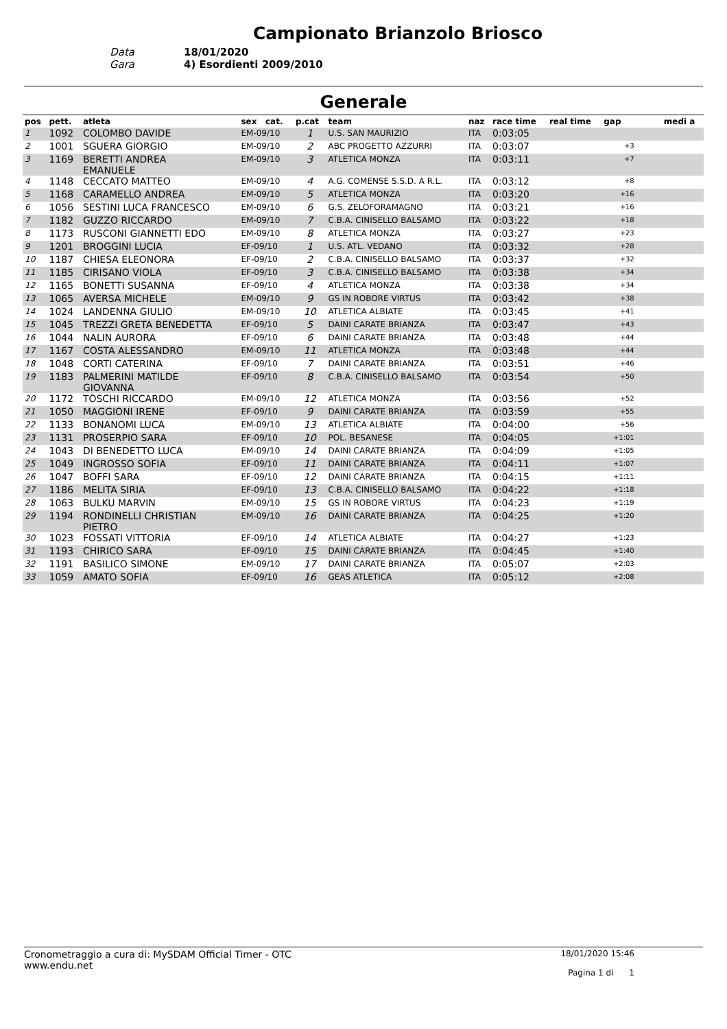Campionato Brianzolo Briosco
Data
18/01/2020
Gara
4) Esordienti 2009/2010
Generale
| pos | pett. | atleta | sex cat. | p.cat | team | naz | race time | real time | gap | medi a |
| --- | --- | --- | --- | --- | --- | --- | --- | --- | --- | --- |
| 1 | 1092 | COLOMBO DAVIDE | EM-09/10 | 1 | U.S. SAN MAURIZIO | ITA | 0:03:05 | | | |
| 2 | 1001 | SGUERA GIORGIO | EM-09/10 | 2 | ABC PROGETTO AZZURRI | ITA | 0:03:07 | | +3 | |
| 3 | 1169 | BERETTI ANDREA EMANUELE | EM-09/10 | 3 | ATLETICA MONZA | ITA | 0:03:11 | | +7 | |
| 4 | 1148 | CECCATO MATTEO | EM-09/10 | 4 | A.G. COMENSE S.S.D. A R.L. | ITA | 0:03:12 | | +8 | |
| 5 | 1168 | CARAMELLO ANDREA | EM-09/10 | 5 | ATLETICA MONZA | ITA | 0:03:20 | | +16 | |
| 6 | 1056 | SESTINI LUCA FRANCESCO | EM-09/10 | 6 | G.S. ZELOFORAMAGNO | ITA | 0:03:21 | | +16 | |
| 7 | 1182 | GUZZO RICCARDO | EM-09/10 | 7 | C.B.A. CINISELLO BALSAMO | ITA | 0:03:22 | | +18 | |
| 8 | 1173 | RUSCONI GIANNETTI EDO | EM-09/10 | 8 | ATLETICA MONZA | ITA | 0:03:27 | | +23 | |
| 9 | 1201 | BROGGINI LUCIA | EF-09/10 | 1 | U.S. ATL. VEDANO | ITA | 0:03:32 | | +28 | |
| 10 | 1187 | CHIESA ELEONORA | EF-09/10 | 2 | C.B.A. CINISELLO BALSAMO | ITA | 0:03:37 | | +32 | |
| 11 | 1185 | CIRISANO VIOLA | EF-09/10 | 3 | C.B.A. CINISELLO BALSAMO | ITA | 0:03:38 | | +34 | |
| 12 | 1165 | BONETTI SUSANNA | EF-09/10 | 4 | ATLETICA MONZA | ITA | 0:03:38 | | +34 | |
| 13 | 1065 | AVERSA MICHELE | EM-09/10 | 9 | GS IN ROBORE VIRTUS | ITA | 0:03:42 | | +38 | |
| 14 | 1024 | LANDENNA GIULIO | EM-09/10 | 10 | ATLETICA ALBIATE | ITA | 0:03:45 | | +41 | |
| 15 | 1045 | TREZZI GRETA BENEDETTA | EF-09/10 | 5 | DAINI CARATE BRIANZA | ITA | 0:03:47 | | +43 | |
| 16 | 1044 | NALIN AURORA | EF-09/10 | 6 | DAINI CARATE BRIANZA | ITA | 0:03:48 | | +44 | |
| 17 | 1167 | COSTA ALESSANDRO | EM-09/10 | 11 | ATLETICA MONZA | ITA | 0:03:48 | | +44 | |
| 18 | 1048 | CORTI CATERINA | EF-09/10 | 7 | DAINI CARATE BRIANZA | ITA | 0:03:51 | | +46 | |
| 19 | 1183 | PALMERINI MATILDE GIOVANNA | EF-09/10 | 8 | C.B.A. CINISELLO BALSAMO | ITA | 0:03:54 | | +50 | |
| 20 | 1172 | TOSCHI RICCARDO | EM-09/10 | 12 | ATLETICA MONZA | ITA | 0:03:56 | | +52 | |
| 21 | 1050 | MAGGIONI IRENE | EF-09/10 | 9 | DAINI CARATE BRIANZA | ITA | 0:03:59 | | +55 | |
| 22 | 1133 | BONANOMI LUCA | EM-09/10 | 13 | ATLETICA ALBIATE | ITA | 0:04:00 | | +56 | |
| 23 | 1131 | PROSERPIO SARA | EF-09/10 | 10 | POL. BESANESE | ITA | 0:04:05 | | +1:01 | |
| 24 | 1043 | DI BENEDETTO LUCA | EM-09/10 | 14 | DAINI CARATE BRIANZA | ITA | 0:04:09 | | +1:05 | |
| 25 | 1049 | INGROSSO SOFIA | EF-09/10 | 11 | DAINI CARATE BRIANZA | ITA | 0:04:11 | | +1:07 | |
| 26 | 1047 | BOFFI SARA | EF-09/10 | 12 | DAINI CARATE BRIANZA | ITA | 0:04:15 | | +1:11 | |
| 27 | 1186 | MELITA SIRIA | EF-09/10 | 13 | C.B.A. CINISELLO BALSAMO | ITA | 0:04:22 | | +1:18 | |
| 28 | 1063 | BULKU MARVIN | EM-09/10 | 15 | GS IN ROBORE VIRTUS | ITA | 0:04:23 | | +1:19 | |
| 29 | 1194 | RONDINELLI CHRISTIAN PIETRO | EM-09/10 | 16 | DAINI CARATE BRIANZA | ITA | 0:04:25 | | +1:20 | |
| 30 | 1023 | FOSSATI VITTORIA | EF-09/10 | 14 | ATLETICA ALBIATE | ITA | 0:04:27 | | +1:23 | |
| 31 | 1193 | CHIRICO SARA | EF-09/10 | 15 | DAINI CARATE BRIANZA | ITA | 0:04:45 | | +1:40 | |
| 32 | 1191 | BASILICO SIMONE | EM-09/10 | 17 | DAINI CARATE BRIANZA | ITA | 0:05:07 | | +2:03 | |
| 33 | 1059 | AMATO SOFIA | EF-09/10 | 16 | GEAS ATLETICA | ITA | 0:05:12 | | +2:08 | |
Cronometraggio a cura di: MySDAM Official Timer - OTC
www.endu.net
18/01/2020 15:46
Pagina 1 di 1